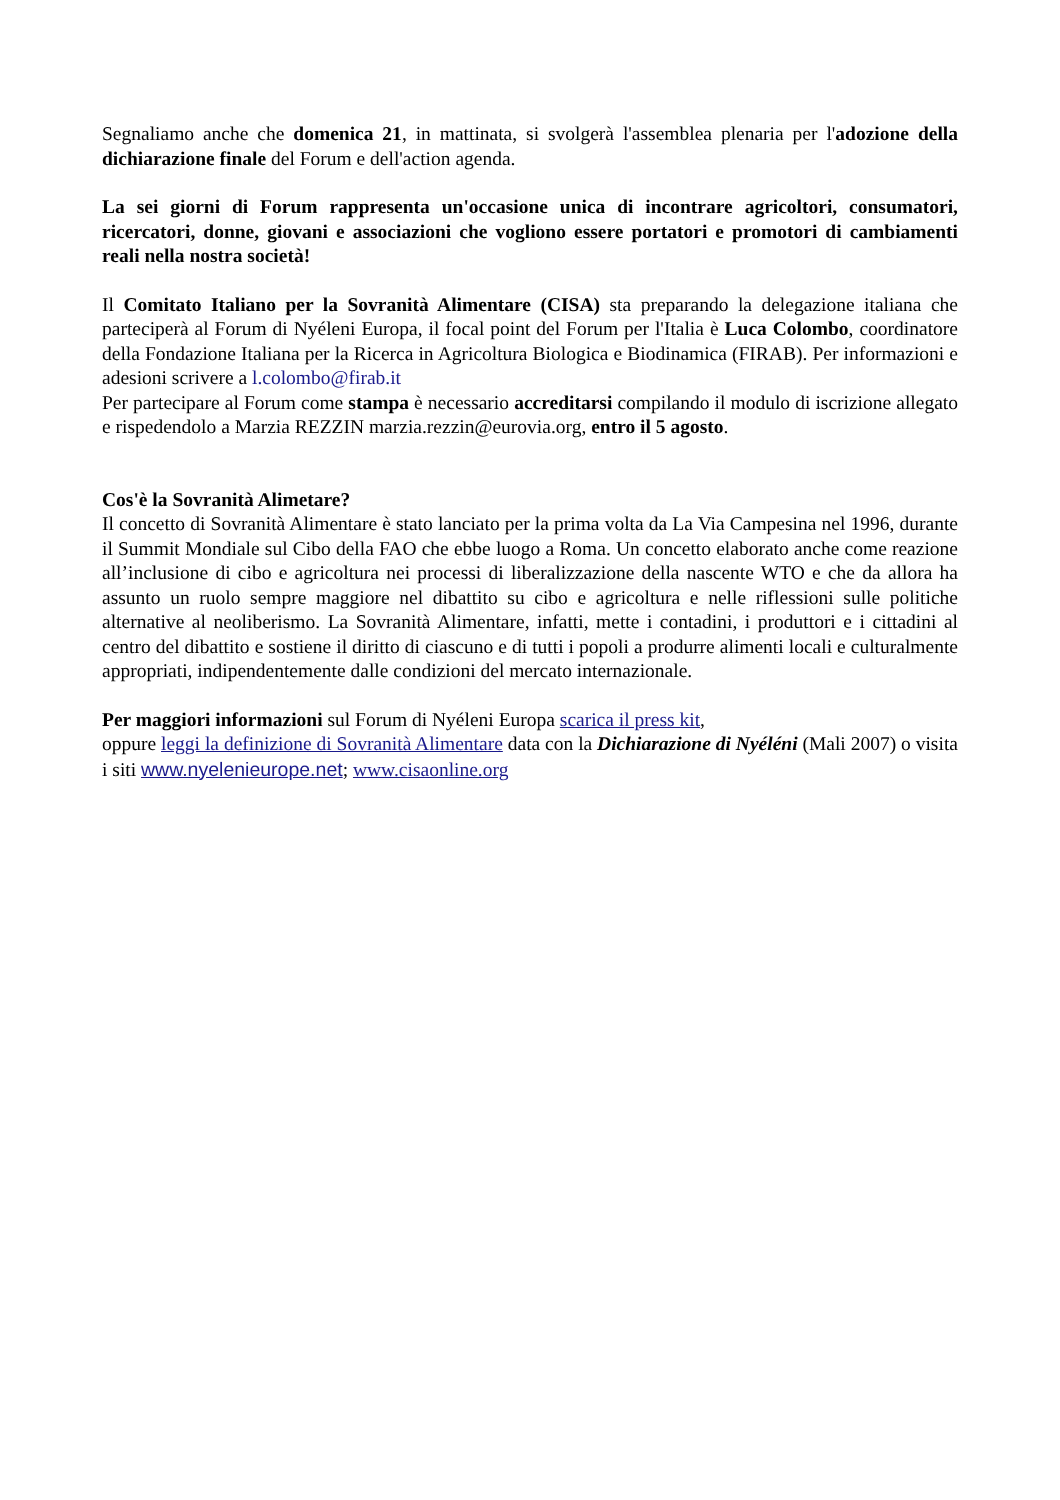Segnaliamo anche che domenica 21, in mattinata, si svolgerà l'assemblea plenaria per l'adozione della dichiarazione finale del Forum e dell'action agenda.
La sei giorni di Forum rappresenta un'occasione unica di incontrare agricoltori, consumatori, ricercatori, donne, giovani e associazioni che vogliono essere portatori e promotori di cambiamenti reali nella nostra società!
Il Comitato Italiano per la Sovranità Alimentare (CISA) sta preparando la delegazione italiana che parteciperà al Forum di Nyéleni Europa, il focal point del Forum per l'Italia è Luca Colombo, coordinatore della Fondazione Italiana per la Ricerca in Agricoltura Biologica e Biodinamica (FIRAB). Per informazioni e adesioni scrivere a l.colombo@firab.it
Per partecipare al Forum come stampa è necessario accreditarsi compilando il modulo di iscrizione allegato e rispedendolo a Marzia REZZIN marzia.rezzin@eurovia.org, entro il 5 agosto.
Cos'è la Sovranità Alimetare?
Il concetto di Sovranità Alimentare è stato lanciato per la prima volta da La Via Campesina nel 1996, durante il Summit Mondiale sul Cibo della FAO che ebbe luogo a Roma. Un concetto elaborato anche come reazione all’inclusione di cibo e agricoltura nei processi di liberalizzazione della nascente WTO e che da allora ha assunto un ruolo sempre maggiore nel dibattito su cibo e agricoltura e nelle riflessioni sulle politiche alternative al neoliberismo. La Sovranità Alimentare, infatti, mette i contadini, i produttori e i cittadini al centro del dibattito e sostiene il diritto di ciascuno e di tutti i popoli a produrre alimenti locali e culturalmente appropriati, indipendentemente dalle condizioni del mercato internazionale.
Per maggiori informazioni sul Forum di Nyéleni Europa scarica il press kit,
oppure leggi la definizione di Sovranità Alimentare data con la Dichiarazione di Nyéléni (Mali 2007) o visita i siti www.nyelenieurope.net; www.cisaonline.org